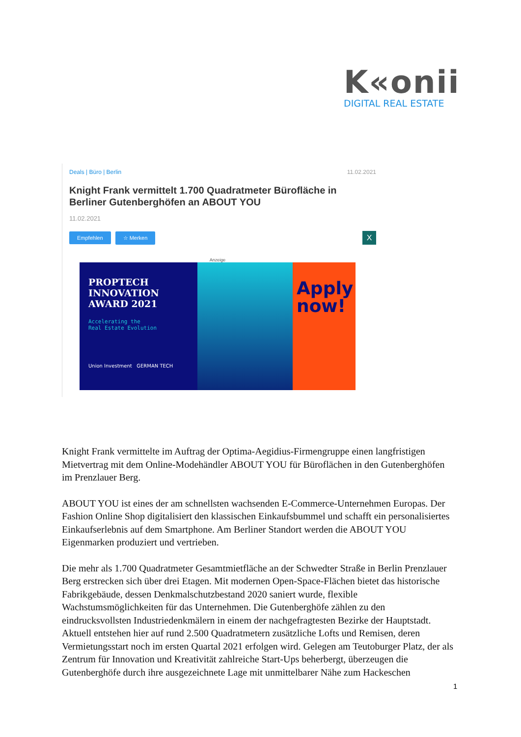K«onii
DIGITAL REAL ESTATE
Deals | Büro | Berlin 11.02.2021
Knight Frank vermittelt 1.700 Quadratmeter Bürofläche in Berliner Gutenberghöfen an ABOUT YOU
11.02.2021
Empfehlen ☆ Merken X
Anzeige
PROPTECH
INNOVATION
AWARD 2021
Accelerating the
Real Estate Evolution
Union Investment GERMAN TECH
Apply now!
Knight Frank vermittelte im Auftrag der Optima-Aegidius-Firmengruppe einen langfristigen Mietvertrag mit dem Online-Modehändler ABOUT YOU für Büroflächen in den Gutenberghöfen im Prenzlauer Berg.
ABOUT YOU ist eines der am schnellsten wachsenden E-Commerce-Unternehmen Europas. Der Fashion Online Shop digitalisiert den klassischen Einkaufsbummel und schafft ein personalisiertes Einkaufserlebnis auf dem Smartphone. Am Berliner Standort werden die ABOUT YOU Eigenmarken produziert und vertrieben.
Die mehr als 1.700 Quadratmeter Gesamtmietfläche an der Schwedter Straße in Berlin Prenzlauer Berg erstrecken sich über drei Etagen. Mit modernen Open-Space-Flächen bietet das historische Fabrikgebäude, dessen Denkmalschutzbestand 2020 saniert wurde, flexible Wachstumsmöglichkeiten für das Unternehmen. Die Gutenberghöfe zählen zu den eindrucksvollsten Industriedenkmälern in einem der nachgefragtesten Bezirke der Hauptstadt. Aktuell entstehen hier auf rund 2.500 Quadratmetern zusätzliche Lofts und Remisen, deren Vermietungsstart noch im ersten Quartal 2021 erfolgen wird. Gelegen am Teutoburger Platz, der als Zentrum für Innovation und Kreativität zahlreiche Start-Ups beherbergt, überzeugen die Gutenberghöfe durch ihre ausgezeichnete Lage mit unmittelbarer Nähe zum Hackeschen
1